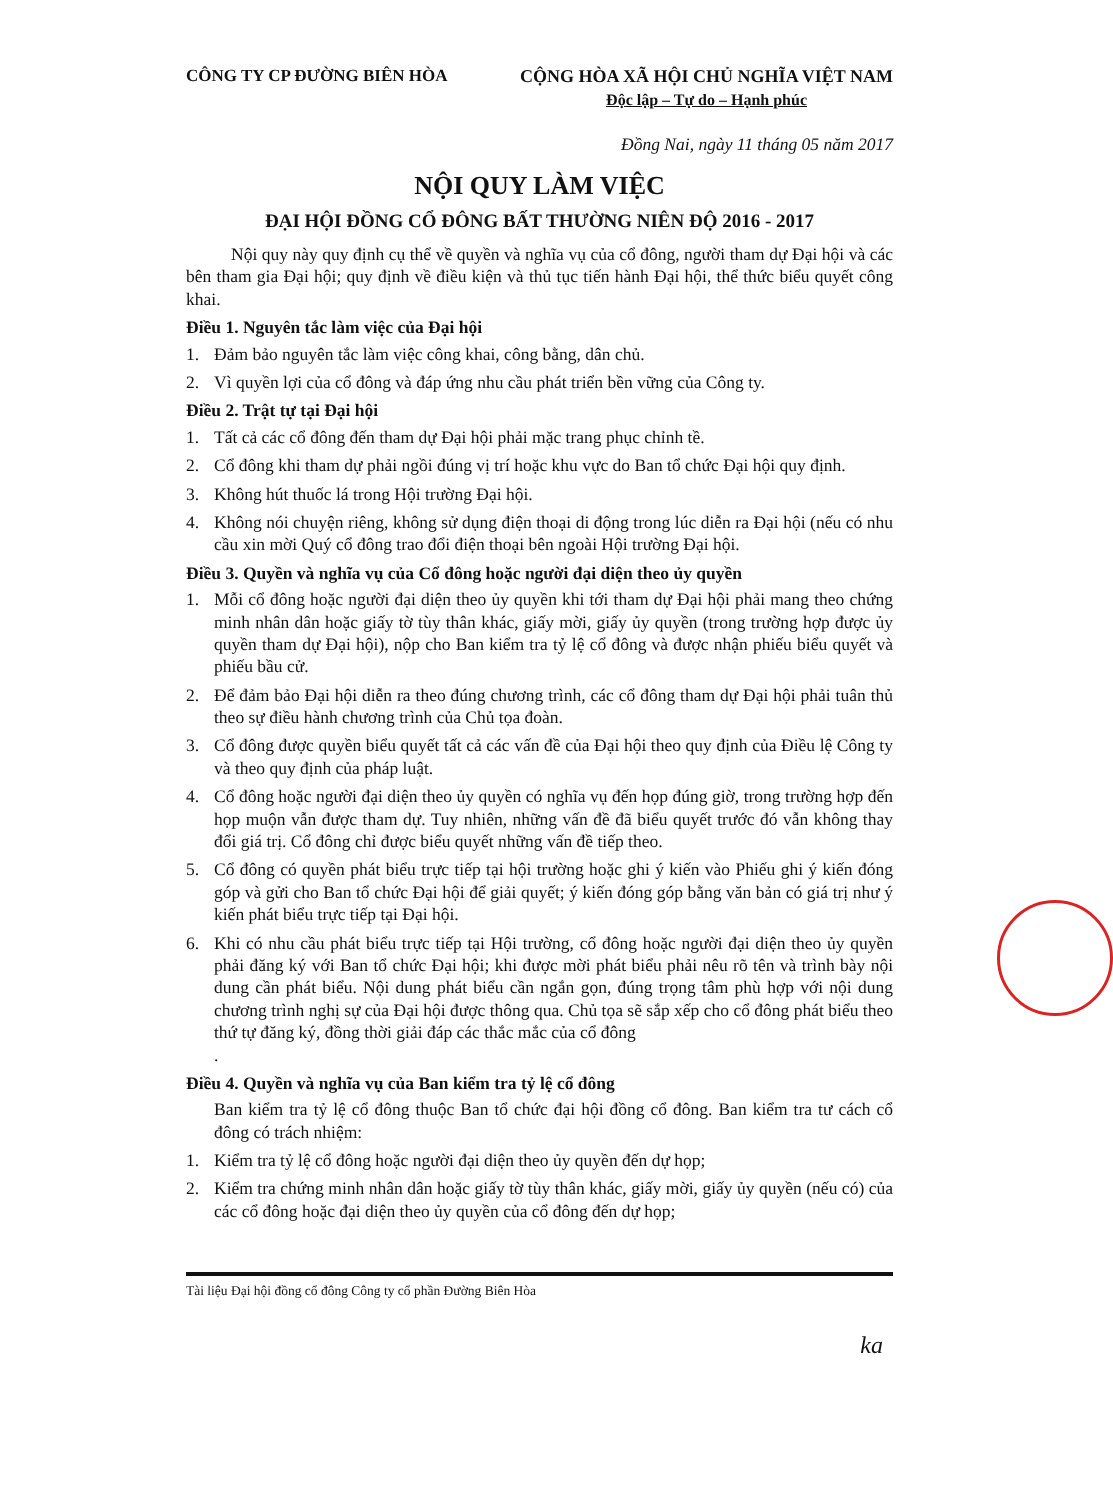CÔNG TY CP ĐƯỜNG BIÊN HÒA CỘNG HÒA XÃ HỘI CHỦ NGHĨA VIỆT NAM
Độc lập – Tự do – Hạnh phúc
Đồng Nai, ngày 11 tháng 05 năm 2017
NỘI QUY LÀM VIỆC
ĐẠI HỘI ĐỒNG CỔ ĐÔNG BẤT THƯỜNG NIÊN ĐỘ 2016 - 2017
Nội quy này quy định cụ thể về quyền và nghĩa vụ của cổ đông, người tham dự Đại hội và các bên tham gia Đại hội; quy định về điều kiện và thủ tục tiến hành Đại hội, thể thức biểu quyết công khai.
Điều 1. Nguyên tắc làm việc của Đại hội
1. Đảm bảo nguyên tắc làm việc công khai, công bằng, dân chủ.
2. Vì quyền lợi của cổ đông và đáp ứng nhu cầu phát triển bền vững của Công ty.
Điều 2. Trật tự tại Đại hội
1. Tất cả các cổ đông đến tham dự Đại hội phải mặc trang phục chỉnh tề.
2. Cổ đông khi tham dự phải ngồi đúng vị trí hoặc khu vực do Ban tổ chức Đại hội quy định.
3. Không hút thuốc lá trong Hội trường Đại hội.
4. Không nói chuyện riêng, không sử dụng điện thoại di động trong lúc diễn ra Đại hội (nếu có nhu cầu xin mời Quý cổ đông trao đổi điện thoại bên ngoài Hội trường Đại hội.
Điều 3. Quyền và nghĩa vụ của Cổ đông hoặc người đại diện theo ủy quyền
1. Mỗi cổ đông hoặc người đại diện theo ủy quyền khi tới tham dự Đại hội phải mang theo chứng minh nhân dân hoặc giấy tờ tùy thân khác, giấy mời, giấy ủy quyền (trong trường hợp được ủy quyền tham dự Đại hội), nộp cho Ban kiểm tra tỷ lệ cổ đông và được nhận phiếu biểu quyết và phiếu bầu cử.
2. Để đảm bảo Đại hội diễn ra theo đúng chương trình, các cổ đông tham dự Đại hội phải tuân thủ theo sự điều hành chương trình của Chủ tọa đoàn.
3. Cổ đông được quyền biểu quyết tất cả các vấn đề của Đại hội theo quy định của Điều lệ Công ty và theo quy định của pháp luật.
4. Cổ đông hoặc người đại diện theo ủy quyền có nghĩa vụ đến họp đúng giờ, trong trường hợp đến họp muộn vẫn được tham dự. Tuy nhiên, những vấn đề đã biểu quyết trước đó vẫn không thay đổi giá trị. Cổ đông chỉ được biểu quyết những vấn đề tiếp theo.
5. Cổ đông có quyền phát biểu trực tiếp tại hội trường hoặc ghi ý kiến vào Phiếu ghi ý kiến đóng góp và gửi cho Ban tổ chức Đại hội để giải quyết; ý kiến đóng góp bằng văn bản có giá trị như ý kiến phát biểu trực tiếp tại Đại hội.
6. Khi có nhu cầu phát biểu trực tiếp tại Hội trường, cổ đông hoặc người đại diện theo ủy quyền phải đăng ký với Ban tổ chức Đại hội; khi được mời phát biểu phải nêu rõ tên và trình bày nội dung cần phát biểu. Nội dung phát biểu cần ngắn gọn, đúng trọng tâm phù hợp với nội dung chương trình nghị sự của Đại hội được thông qua. Chủ tọa sẽ sắp xếp cho cổ đông phát biểu theo thứ tự đăng ký, đồng thời giải đáp các thắc mắc của cổ đông
.
Điều 4. Quyền và nghĩa vụ của Ban kiểm tra tỷ lệ cổ đông
Ban kiểm tra tỷ lệ cổ đông thuộc Ban tổ chức đại hội đồng cổ đông. Ban kiểm tra tư cách cổ đông có trách nhiệm:
1. Kiểm tra tỷ lệ cổ đông hoặc người đại diện theo ủy quyền đến dự họp;
2. Kiểm tra chứng minh nhân dân hoặc giấy tờ tùy thân khác, giấy mời, giấy ủy quyền (nếu có) của các cổ đông hoặc đại diện theo ủy quyền của cổ đông đến dự họp;
Tài liệu Đại hội đồng cổ đông Công ty cổ phần Đường Biên Hòa
ka